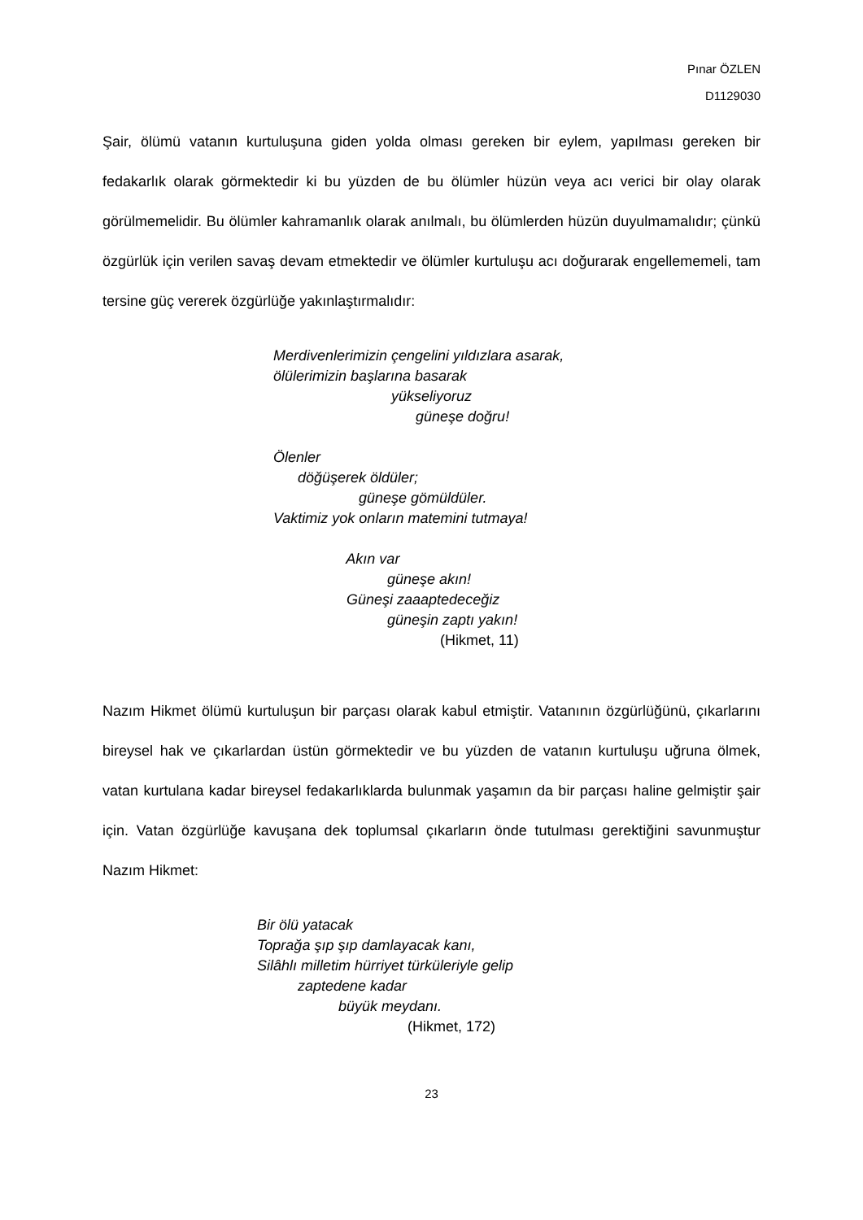Pınar ÖZLEN
D1129030
Şair, ölümü vatanın kurtuluşuna giden yolda olması gereken bir eylem, yapılması gereken bir fedakarlık olarak görmektedir ki bu yüzden de bu ölümler hüzün veya acı verici bir olay olarak görülmemelidir. Bu ölümler kahramanlık olarak anılmalı, bu ölümlerden hüzün duyulmamalıdır; çünkü özgürlük için verilen savaş devam etmektedir ve ölümler kurtuluşu acı doğurarak engellememeli, tam tersine güç vererek özgürlüğe yakınlaştırmalıdır:
Merdivenlerimizin çengelini yıldızlara asarak, ölülerimizin başlarına basarak yükseliyoruz güneşe doğru! Ölenler döğüşerek öldüler; güneşe gömüldüler. Vaktimiz yok onların matemini tutmaya! Akın var güneşe akın! Güneşi zaaaptedeceğiz güneşin zaptı yakın! (Hikmet, 11)
Nazım Hikmet ölümü kurtuluşun bir parçası olarak kabul etmiştir. Vatanının özgürlüğünü, çıkarlarını bireysel hak ve çıkarlardan üstün görmektedir ve bu yüzden de vatanın kurtuluşu uğruna ölmek, vatan kurtulana kadar bireysel fedakarlıklarda bulunmak yaşamın da bir parçası haline gelmiştir şair için. Vatan özgürlüğe kavuşana dek toplumsal çıkarların önde tutulması gerektiğini savunmuştur Nazım Hikmet:
Bir ölü yatacak Toprağa şıp şıp damlayacak kanı, Silâhlı milletim hürriyet türküleriyle gelip zaptedene kadar büyük meydanı. (Hikmet, 172)
23